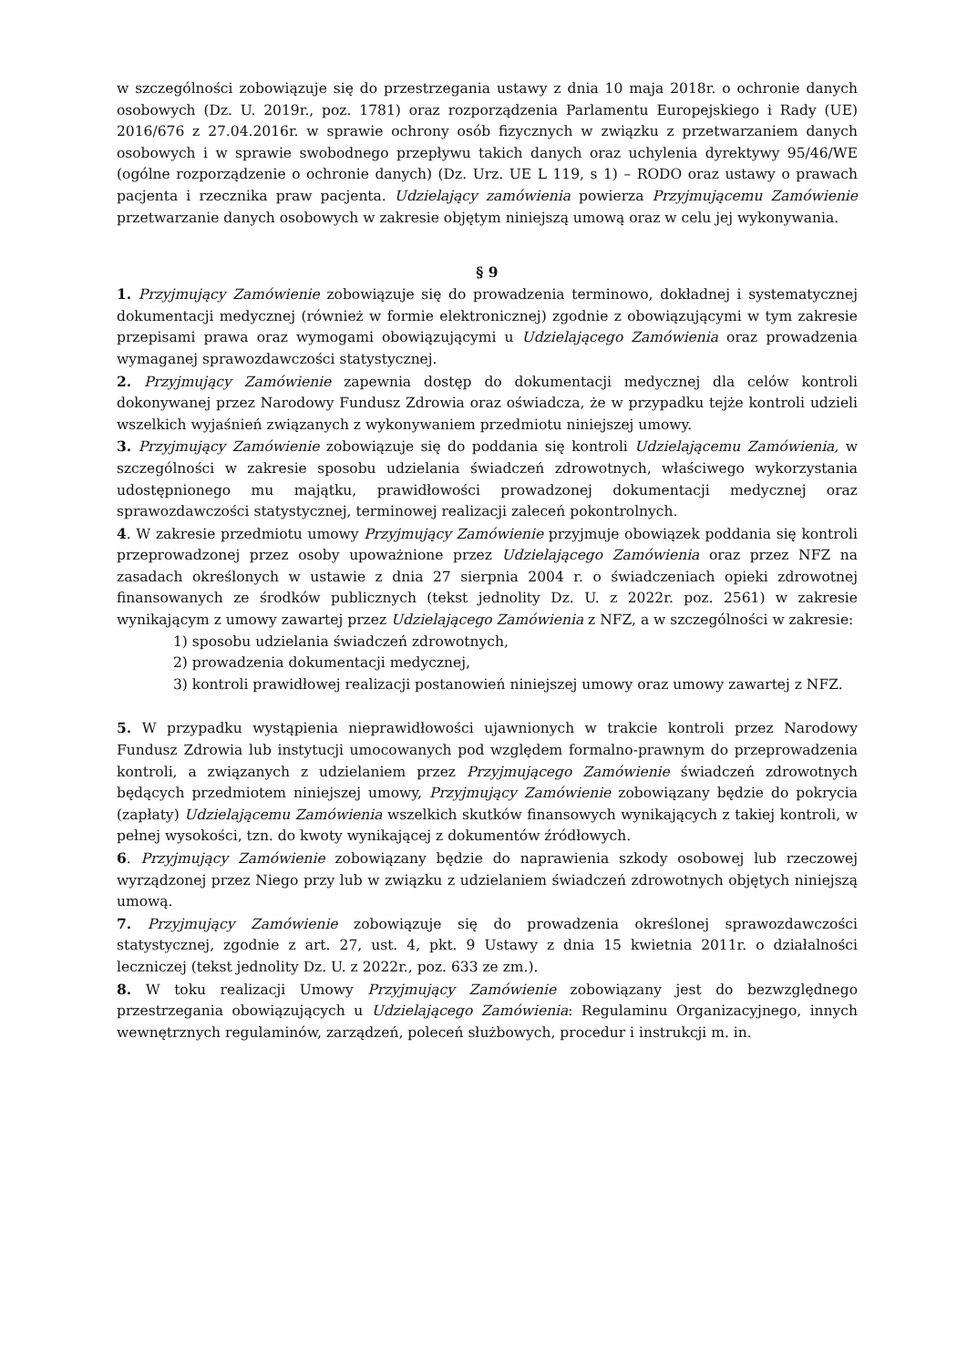w szczególności zobowiązuje się do przestrzegania ustawy z dnia 10 maja 2018r. o ochronie danych osobowych (Dz. U. 2019r., poz. 1781) oraz rozporządzenia Parlamentu Europejskiego i Rady (UE) 2016/676 z 27.04.2016r. w sprawie ochrony osób fizycznych w związku z przetwarzaniem danych osobowych i w sprawie swobodnego przepływu takich danych oraz uchylenia dyrektywy 95/46/WE (ogólne rozporządzenie o ochronie danych) (Dz. Urz. UE L 119, s 1) – RODO oraz ustawy o prawach pacjenta i rzecznika praw pacjenta. Udzielający zamówienia powierza Przyjmującemu Zamówienie przetwarzanie danych osobowych w zakresie objętym niniejszą umową oraz w celu jej wykonywania.
§ 9
1. Przyjmujący Zamówienie zobowiązuje się do prowadzenia terminowo, dokładnej i systematycznej dokumentacji medycznej (również w formie elektronicznej) zgodnie z obowiązującymi w tym zakresie przepisami prawa oraz wymogami obowiązującymi u Udzielającego Zamówienia oraz prowadzenia wymaganej sprawozdawczości statystycznej.
2. Przyjmujący Zamówienie zapewnia dostęp do dokumentacji medycznej dla celów kontroli dokonywanej przez Narodowy Fundusz Zdrowia oraz oświadcza, że w przypadku tejże kontroli udzieli wszelkich wyjaśnień związanych z wykonywaniem przedmiotu niniejszej umowy.
3. Przyjmujący Zamówienie zobowiązuje się do poddania się kontroli Udzielającemu Zamówienia, w szczególności w zakresie sposobu udzielania świadczeń zdrowotnych, właściwego wykorzystania udostępnionego mu majątku, prawidłowości prowadzonej dokumentacji medycznej oraz sprawozdawczości statystycznej, terminowej realizacji zaleceń pokontrolnych.
4. W zakresie przedmiotu umowy Przyjmujący Zamówienie przyjmuje obowiązek poddania się kontroli przeprowadzonej przez osoby upoważnione przez Udzielającego Zamówienia oraz przez NFZ na zasadach określonych w ustawie z dnia 27 sierpnia 2004 r. o świadczeniach opieki zdrowotnej finansowanych ze środków publicznych (tekst jednolity Dz. U. z 2022r. poz. 2561) w zakresie wynikającym z umowy zawartej przez Udzielającego Zamówienia z NFZ, a w szczególności w zakresie:
1) sposobu udzielania świadczeń zdrowotnych,
2) prowadzenia dokumentacji medycznej,
3) kontroli prawidłowej realizacji postanowień niniejszej umowy oraz umowy zawartej z NFZ.
5. W przypadku wystąpienia nieprawidłowości ujawnionych w trakcie kontroli przez Narodowy Fundusz Zdrowia lub instytucji umocowanych pod względem formalno-prawnym do przeprowadzenia kontroli, a związanych z udzielaniem przez Przyjmującego Zamówienie świadczeń zdrowotnych będących przedmiotem niniejszej umowy, Przyjmujący Zamówienie zobowiązany będzie do pokrycia (zapłaty) Udzielającemu Zamówienia wszelkich skutków finansowych wynikających z takiej kontroli, w pełnej wysokości, tzn. do kwoty wynikającej z dokumentów źródłowych.
6. Przyjmujący Zamówienie zobowiązany będzie do naprawienia szkody osobowej lub rzeczowej wyrządzonej przez Niego przy lub w związku z udzielaniem świadczeń zdrowotnych objętych niniejszą umową.
7. Przyjmujący Zamówienie zobowiązuje się do prowadzenia określonej sprawozdawczości statystycznej, zgodnie z art. 27, ust. 4, pkt. 9 Ustawy z dnia 15 kwietnia 2011r. o działalności leczniczej (tekst jednolity Dz. U. z 2022r., poz. 633 ze zm.).
8. W toku realizacji Umowy Przyjmujący Zamówienie zobowiązany jest do bezwzględnego przestrzegania obowiązujących u Udzielającego Zamówienia: Regulaminu Organizacyjnego, innych wewnętrznych regulaminów, zarządzeń, poleceń służbowych, procedur i instrukcji m. in.